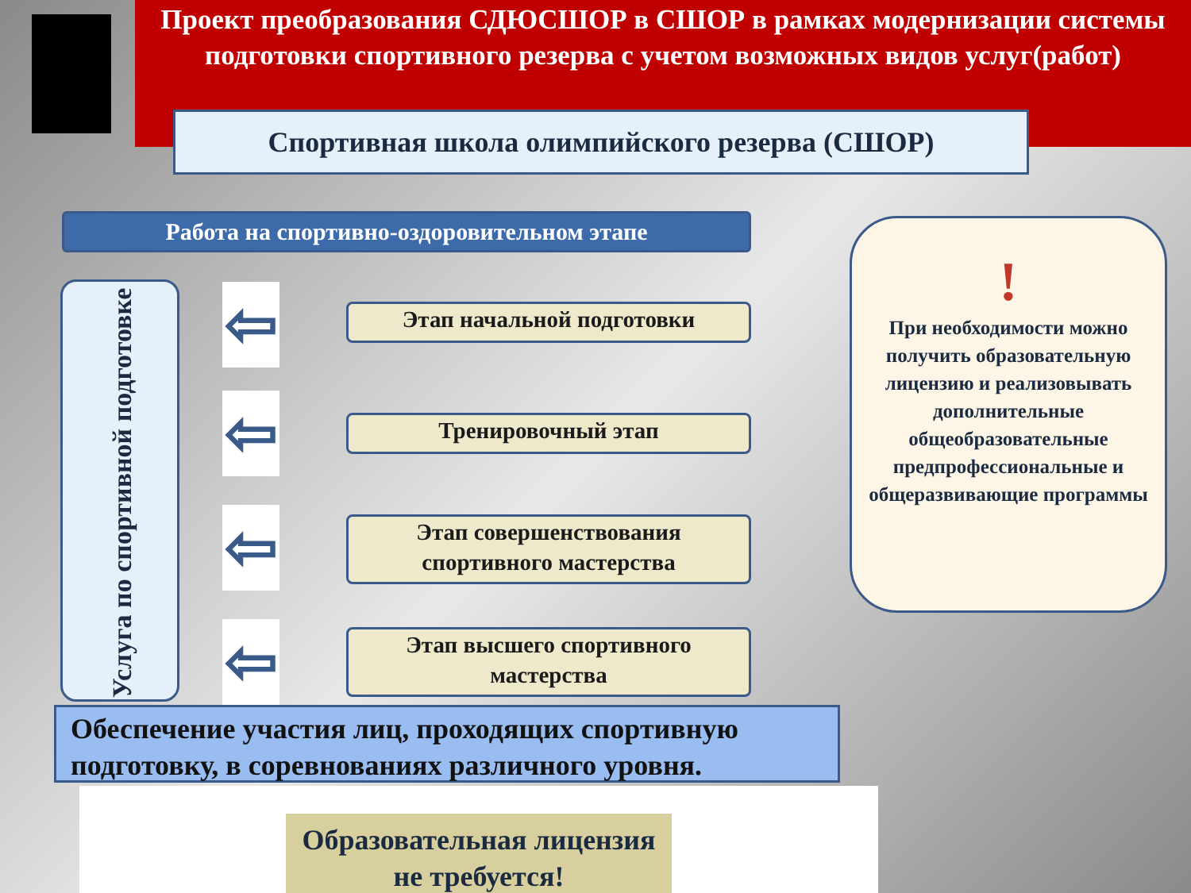Проект преобразования СДЮСШОР в СШОР в рамках модернизации системы подготовки спортивного резерва с учетом возможных видов услуг(работ)
Спортивная школа олимпийского резерва (СШОР)
Работа на спортивно-оздоровительном этапе
Услуга по спортивной подготовке
⇦
⇦
⇦
⇦
Этап начальной подготовки
Тренировочный этап
Этап совершенствования спортивного мастерства
Этап высшего спортивного мастерства
!
При необходимости можно получить образовательную лицензию и реализовывать дополнительные общеобразовательные предпрофессиональные и общеразвивающие программы
Обеспечение участия лиц, проходящих спортивную подготовку, в соревнованиях различного уровня.
Образовательная лицензия не требуется!